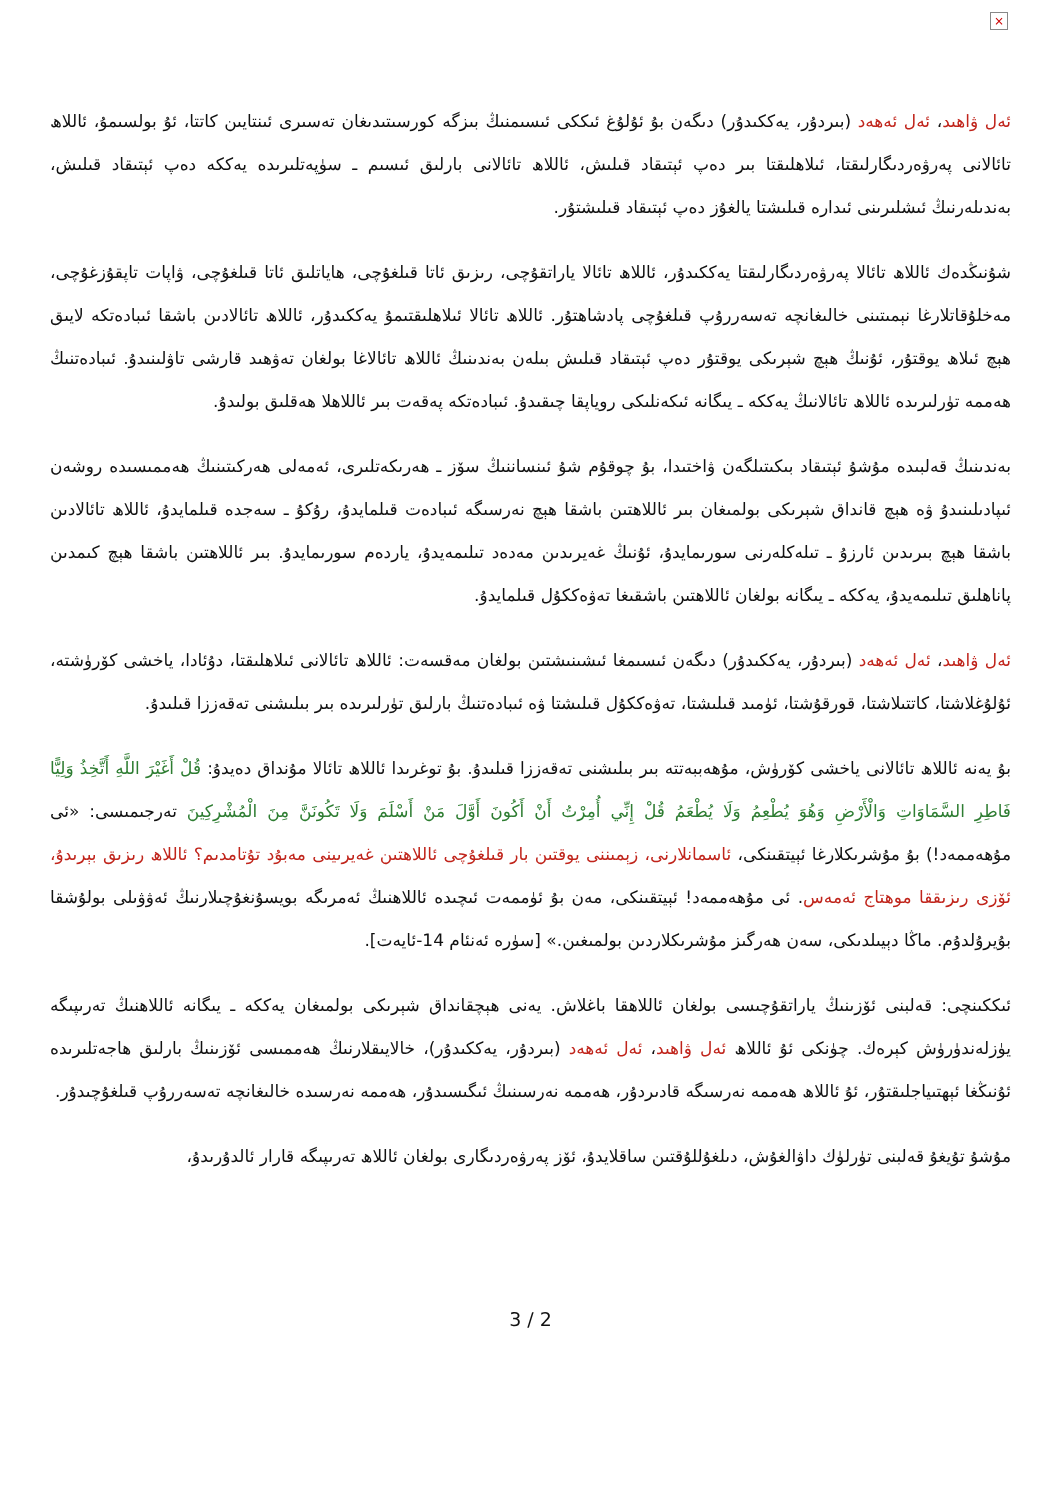×
ئەل ۋاھىد، ئەل ئەھەد (بىردۇر، يەككىدۇر) دىگەن بۇ ئۇلۇغ ئىككى ئىسىمنىڭ بىزگە كورسىتىدىغان تەسىرى ئىنتايىن كاتتا، ئۇ بولسىمۇ، ئاللاھ تائالانى پەرۋەردىگارلىقتا، ئىلاھلىقتا بىر دەپ ئېتىقاد قىلىش، ئاللاھ تائالانى بارلىق ئىسىم ـ سۈپەتلىرىدە يەككە دەپ ئېتىقاد قىلىش، بەندىلەرنىڭ ئىشلىرىنى ئىدارە قىلىشتا يالغۇز دەپ ئېتىقاد قىلىشتۇر.
شۇنىڭدەك ئاللاھ تائالا پەرۋەردىگارلىقتا يەككىدۇر، ئاللاھ تائالا ياراتقۇچى، رىزىق ئاتا قىلغۇچى، ھاياتلىق ئاتا قىلغۇچى، ۋاپات تاپقۇزغۇچى، مەخلۇقاتلارغا نېمىتىنى خالىغانچە تەسەررۇپ قىلغۇچى پادشاھتۇر. ئاللاھ تائالا ئىلاھلىقتىمۇ يەككىدۇر، ئاللاھ تائالادىن باشقا ئىبادەتكە لايىق ھېچ ئىلاھ يوقتۇر، ئۇنىڭ ھېچ شېرىكى يوقتۇر دەپ ئېتىقاد قىلىش بىلەن بەندىنىڭ ئاللاھ تائالاغا بولغان تەۋھىد قارشى تاۋلىنىدۇ. ئىبادەتنىڭ ھەممە تۈرلىرىدە ئاللاھ تائالانىڭ يەككە ـ يىگانە ئىكەنلىكى روياپقا چىقىدۇ. ئىبادەتكە پەقەت بىر ئاللاھلا ھەقلىق بولىدۇ.
بەندىنىڭ قەلبىدە مۇشۇ ئېتىقاد بىكىتىلگەن ۋاختىدا، بۇ چوقۇم شۇ ئىنساننىڭ سۆز ـ ھەرىكەتلىرى، ئەمەلى ھەركىتىنىڭ ھەممىسىدە روشەن ئىپادىلىنىدۇ ۋە ھېچ قانداق شېرىكى بولمىغان بىر ئاللاھتىن باشقا ھېچ نەرسىگە ئىبادەت قىلمايدۇ، رۇكۇ ـ سەجدە قىلمايدۇ، ئاللاھ تائالادىن باشقا ھېچ بىرىدىن ئارزۇ ـ تىلەكلەرنى سورىمايدۇ، ئۇنىڭ غەيرىدىن مەدەد تىلىمەيدۇ، ياردەم سورىمايدۇ. بىر ئاللاھتىن باشقا ھېچ كىمدىن پاناھلىق تىلىمەيدۇ، يەككە ـ يىگانە بولغان ئاللاھتىن باشقىغا تەۋەككۇل قىلمايدۇ.
ئەل ۋاھىد، ئەل ئەھەد (بىردۇر، يەككىدۇر) دىگەن ئىسىمغا ئىشىنىشتىن بولغان مەقسەت: ئاللاھ تائالانى ئىلاھلىقتا، دۇئادا، ياخشى كۆرۈشتە، ئۇلۇغلاشتا، كاتتىلاشتا، قورقۇشتا، ئۈمىد قىلىشتا، تەۋەككۇل قىلىشتا ۋە ئىبادەتنىڭ بارلىق تۈرلىرىدە بىر بىلىشنى تەقەززا قىلىدۇ.
بۇ يەنە ئاللاھ تائالانى ياخشى كۆرۈش، مۇھەببەتتە بىر بىلىشنى تەقەززا قىلىدۇ. بۇ توغرىدا ئاللاھ تائالا مۇنداق دەيدۇ: قُلْ أَغَيْرَ اللَّهِ أَتَّخِذُ وَلِيًّا فَاطِرِ السَّمَاوَاتِ وَالْأَرْضِ وَهُوَ يُطْعِمُ وَلَا يُطْعَمُ قُلْ إِنِّي أُمِرْتُ أَنْ أَكُونَ أَوَّلَ مَنْ أَسْلَمَ وَلَا تَكُونَنَّ مِنَ الْمُشْرِكِينَ تەرجىمىسى: «ئى مۇھەممەد!) بۇ مۇشرىكلارغا ئېيتقىنكى، ئاسمانلارنى، زېمىننى يوقتىن بار قىلغۇچى ئاللاھتىن غەيرىينى مەبۇد تۇتامدىم؟ ئاللاھ رىزىق بېرىدۇ، ئۆزى رىزىققا موھتاج ئەمەس. ئى مۇھەممەد! ئېيتقىنكى، مەن بۇ ئۈممەت ئىچىدە ئاللاھنىڭ ئەمرىگە بويسۇنغۇچىلارنىڭ ئەۋۋىلى بولۇشقا بۇيرۇلدۇم. ماڭا دېيىلدىكى، سەن ھەرگىز مۇشرىكلاردىن بولمىغىن.» [سۈرە ئەنئام 14-ئايەت].
ئىككىنچى: قەلبنى ئۆزىنىڭ ياراتقۇچىسى بولغان ئاللاھقا باغلاش. يەنى ھېچقانداق شېرىكى بولمىغان يەككە ـ يىگانە ئاللاھنىڭ تەرىپىگە يۈزلەندۈرۈش كېرەك. چۈنكى ئۇ ئاللاھ ئەل ۋاھىد، ئەل ئەھەد (بىردۇر، يەككىدۇر)، خالايىقلارنىڭ ھەممىسى ئۆزىنىڭ بارلىق ھاجەتلىرىدە ئۇنىڭغا ئېھتىياجلىقتۇر، ئۇ ئاللاھ ھەممە نەرسىگە قادىردۇر، ھەممە نەرسىنىڭ ئىگىسىدۇر، ھەممە نەرسىدە خالىغانچە تەسەررۇپ قىلغۇچىدۇر.
مۇشۇ تۇيغۇ قەلبنى تۈرلۈك داۋالغۇش، دىلغۇللۇقتىن ساقلايدۇ، ئۆز پەرۋەردىگارى بولغان ئاللاھ تەرىپىگە قارار ئالدۇرىدۇ،
3 / 2